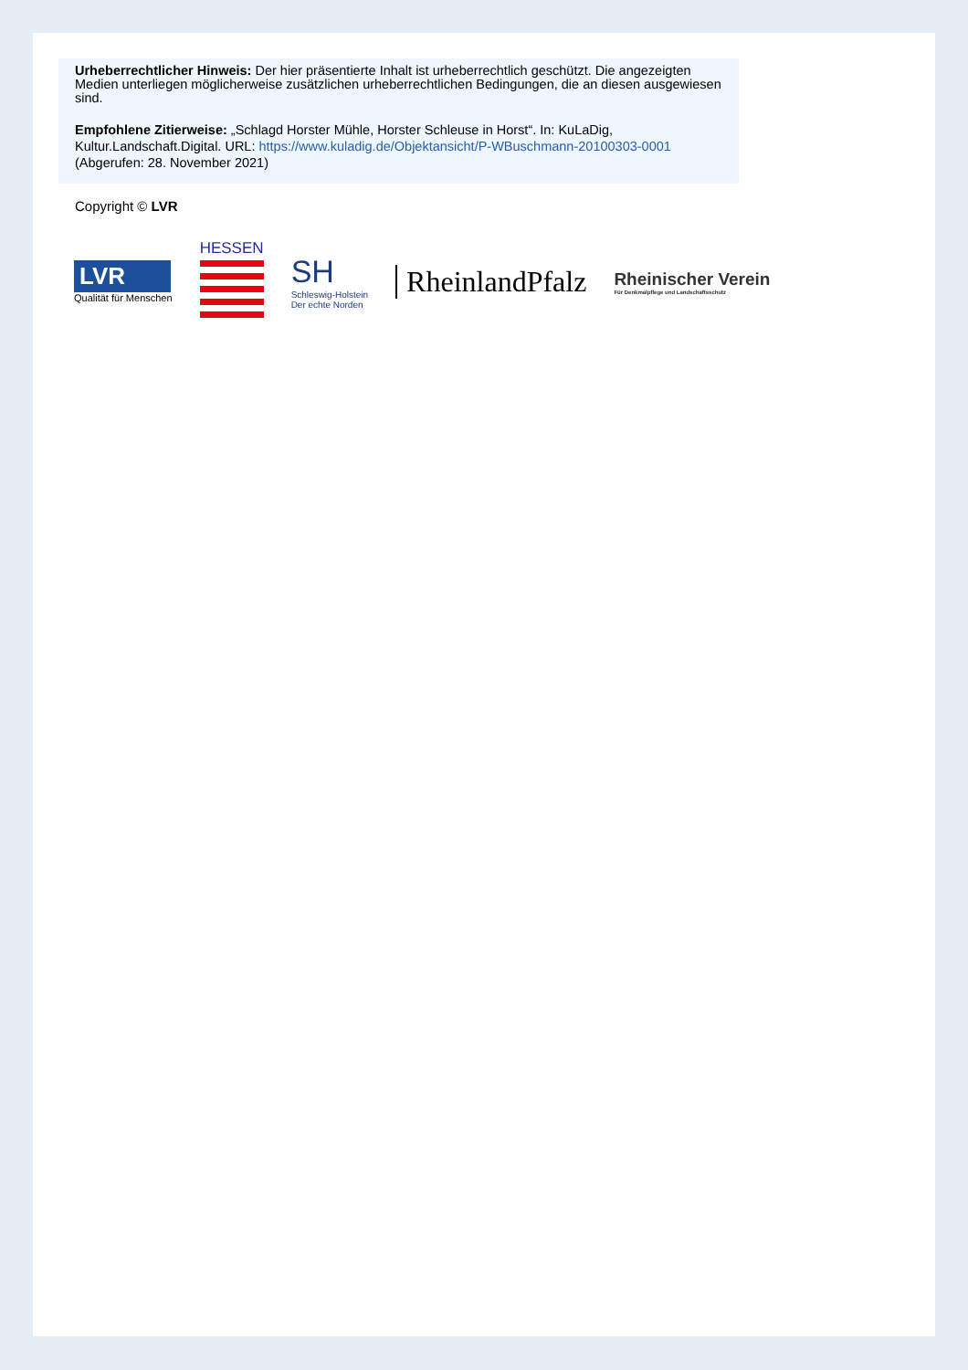Urheberrechtlicher Hinweis: Der hier präsentierte Inhalt ist urheberrechtlich geschützt. Die angezeigten Medien unterliegen möglicherweise zusätzlichen urheberrechtlichen Bedingungen, die an diesen ausgewiesen sind.
Empfohlene Zitierweise: „Schlagd Horster Mühle, Horster Schleuse in Horst“. In: KuLaDig, Kultur.Landschaft.Digital. URL: https://www.kuladig.de/Objektansicht/P-WBuschmann-20100303-0001 (Abgerufen: 28. November 2021)
Copyright © LVR
LVR
Qualität für Menschen
HESSEN
SH
Schleswig-Holstein
Der echte Norden
RheinlandPfalz
Rheinischer Verein
Für Denkmalpflege und Landschaftsschutz